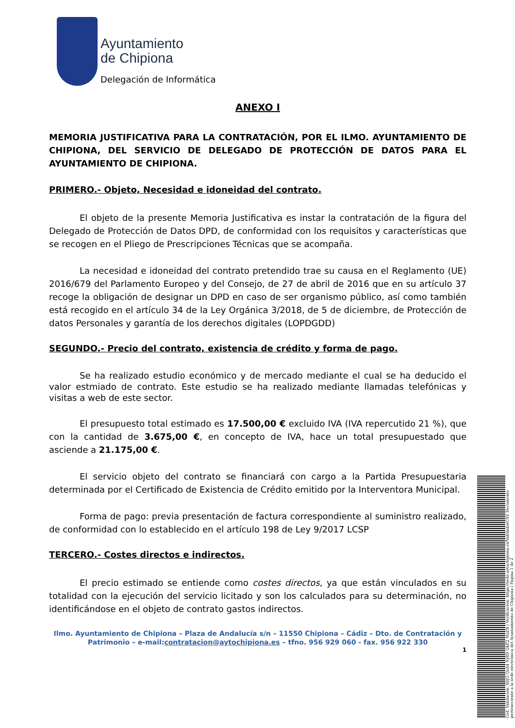Ayuntamiento
de Chipiona
Delegación de Informática
ANEXO I
MEMORIA JUSTIFICATIVA PARA LA CONTRATACIÓN, POR EL ILMO. AYUNTAMIENTO DE CHIPIONA, DEL SERVICIO DE DELEGADO DE PROTECCIÓN DE DATOS PARA EL AYUNTAMIENTO DE CHIPIONA.
PRIMERO.- Objeto, Necesidad e idoneidad del contrato.
El objeto de la presente Memoria Justificativa es instar la contratación de la figura del Delegado de Protección de Datos DPD, de conformidad con los requisitos y características que se recogen en el Pliego de Prescripciones Técnicas que se acompaña.
La necesidad e idoneidad del contrato pretendido trae su causa en el Reglamento (UE) 2016/679 del Parlamento Europeo y del Consejo, de 27 de abril de 2016 que en su artículo 37 recoge la obligación de designar un DPD en caso de ser organismo público, así como también está recogido en el artículo 34 de la Ley Orgánica 3/2018, de 5 de diciembre, de Protección de datos Personales y garantía de los derechos digitales (LOPDGDD)
SEGUNDO.- Precio del contrato, existencia de crédito y forma de pago.
Se ha realizado estudio económico y de mercado mediante el cual se ha deducido el valor estmiado de contrato. Este estudio se ha realizado mediante llamadas telefónicas y visitas a web de este sector.
El presupuesto total estimado es 17.500,00 € excluido IVA (IVA repercutido 21 %), que con la cantidad de 3.675,00 €, en concepto de IVA, hace un total presupuestado que asciende a 21.175,00 €.
El servicio objeto del contrato se financiará con cargo a la Partida Presupuestaria determinada por el Certificado de Existencia de Crédito emitido por la Interventora Municipal.
Forma de pago: previa presentación de factura correspondiente al suministro realizado, de conformidad con lo establecido en el artículo 198 de Ley 9/2017 LCSP
TERCERO.- Costes directos e indirectos.
El precio estimado se entiende como costes directos, ya que están vinculados en su totalidad con la ejecución del servicio licitado y son los calculados para su determinación, no identificándose en el objeto de contrato gastos indirectos.
Ilmo. Ayuntamiento de Chipiona – Plaza de Andalucía s/n – 11550 Chipiona – Cádiz – Dto. de Contratación y Patrimonio – e-mail:contratacion@aytochipiona.es – tfno. 956 929 060 - fax. 956 922 330
1
Cod. Validación: S0JG QzA4 NjRD QkE2 MzZB | Verificación: https://sede.aytochipiona.es/ValidadorCSV Documento perteneciente a la sede electrónica del Ayuntamiento de Chipiona | Página 1 de 2